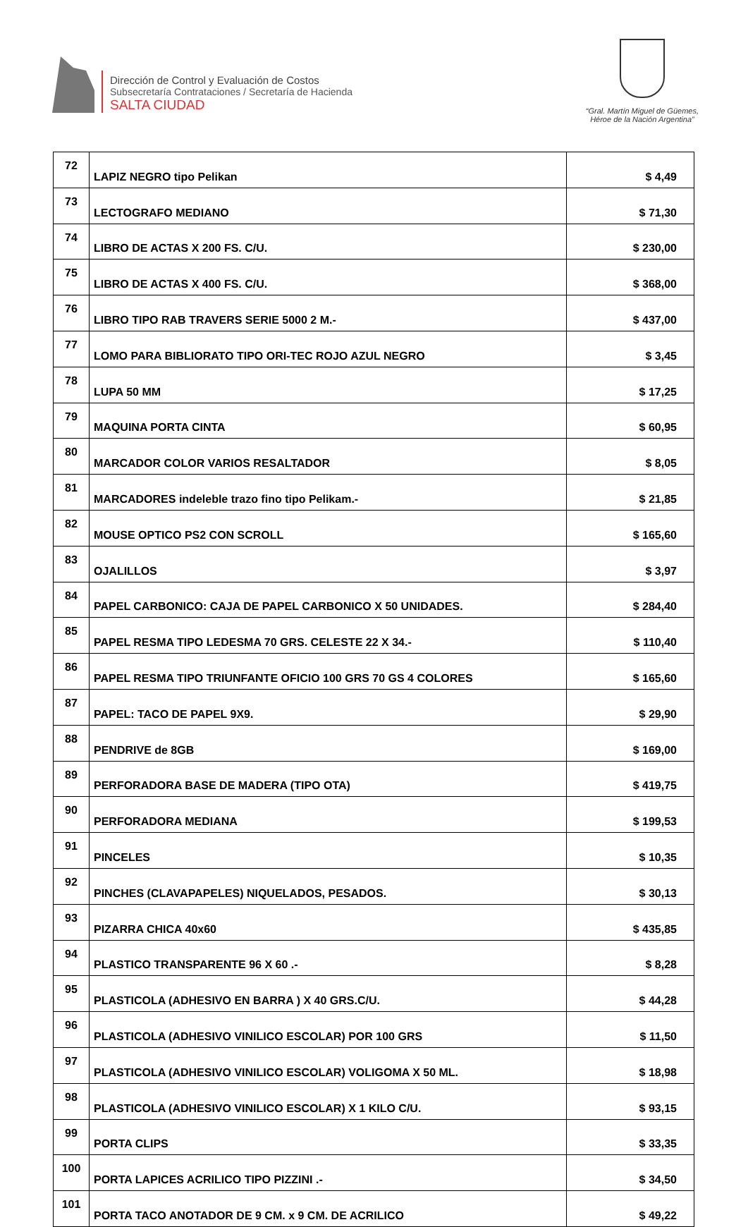Dirección de Control y Evaluación de Costos
Subsecretaría Contrataciones / Secretaría de Hacienda
SALTA CIUDAD
“Gral. Martín Miguel de Güemes,
Héroe de la Nación Argentina”
| 72 | LAPIZ NEGRO tipo Pelikan | $ 4,49 |
| 73 | LECTOGRAFO MEDIANO | $ 71,30 |
| 74 | LIBRO DE ACTAS X 200 FS. C/U. | $ 230,00 |
| 75 | LIBRO DE ACTAS X 400 FS. C/U. | $ 368,00 |
| 76 | LIBRO TIPO RAB TRAVERS SERIE 5000 2 M.- | $ 437,00 |
| 77 | LOMO PARA BIBLIORATO TIPO ORI-TEC ROJO AZUL NEGRO | $ 3,45 |
| 78 | LUPA 50 MM | $ 17,25 |
| 79 | MAQUINA PORTA CINTA | $ 60,95 |
| 80 | MARCADOR COLOR VARIOS RESALTADOR | $ 8,05 |
| 81 | MARCADORES indeleble trazo fino tipo Pelikam.- | $ 21,85 |
| 82 | MOUSE OPTICO PS2 CON SCROLL | $ 165,60 |
| 83 | OJALILLOS | $ 3,97 |
| 84 | PAPEL CARBONICO: CAJA DE PAPEL CARBONICO X 50 UNIDADES. | $ 284,40 |
| 85 | PAPEL RESMA TIPO LEDESMA 70 GRS. CELESTE 22 X 34.- | $ 110,40 |
| 86 | PAPEL RESMA TIPO TRIUNFANTE OFICIO 100 GRS 70 GS 4 COLORES | $ 165,60 |
| 87 | PAPEL: TACO DE PAPEL 9X9. | $ 29,90 |
| 88 | PENDRIVE de 8GB | $ 169,00 |
| 89 | PERFORADORA BASE DE MADERA (TIPO OTA) | $ 419,75 |
| 90 | PERFORADORA MEDIANA | $ 199,53 |
| 91 | PINCELES | $ 10,35 |
| 92 | PINCHES (CLAVAPAPELES) NIQUELADOS, PESADOS. | $ 30,13 |
| 93 | PIZARRA CHICA 40x60 | $ 435,85 |
| 94 | PLASTICO TRANSPARENTE 96 X 60 .- | $ 8,28 |
| 95 | PLASTICOLA (ADHESIVO EN BARRA ) X 40 GRS.C/U. | $ 44,28 |
| 96 | PLASTICOLA (ADHESIVO VINILICO ESCOLAR) POR 100 GRS | $ 11,50 |
| 97 | PLASTICOLA (ADHESIVO VINILICO ESCOLAR) VOLIGOMA X 50 ML. | $ 18,98 |
| 98 | PLASTICOLA (ADHESIVO VINILICO ESCOLAR) X 1 KILO C/U. | $ 93,15 |
| 99 | PORTA CLIPS | $ 33,35 |
| 100 | PORTA LAPICES ACRILICO TIPO PIZZINI .- | $ 34,50 |
| 101 | PORTA TACO ANOTADOR DE 9 CM. x 9 CM. DE ACRILICO | $ 49,22 |